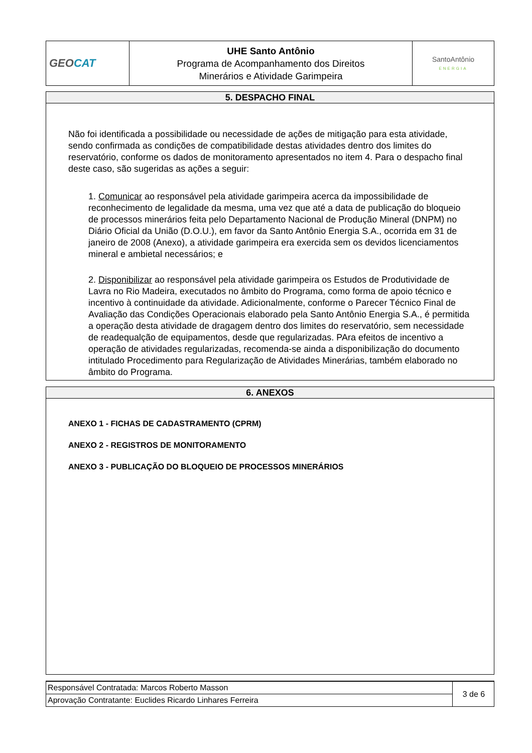| GEO CAT | UHE Santo Antônio Programa de Acompanhamento dos Direitos Minerários e Atividade Garimpeira | SantoAntônio ENERGIA |
5. DESPACHO FINAL
Não foi identificada a possibilidade ou necessidade de ações de mitigação para esta atividade, sendo confirmada as condições de compatibilidade destas atividades dentro dos limites do reservatório, conforme os dados de monitoramento apresentados no item 4. Para o despacho final deste caso, são sugeridas as ações a seguir:
1. Comunicar ao responsável pela atividade garimpeira acerca da impossibilidade de reconhecimento de legalidade da mesma, uma vez que até a data de publicação do bloqueio de processos minerários feita pelo Departamento Nacional de Produção Mineral (DNPM) no Diário Oficial da União (D.O.U.), em favor da Santo Antônio Energia S.A., ocorrida em 31 de janeiro de 2008 (Anexo), a atividade garimpeira era exercida sem os devidos licenciamentos mineral e ambietal necessários; e
2. Disponibilizar ao responsável pela atividade garimpeira os Estudos de Produtividade de Lavra no Rio Madeira, executados no âmbito do Programa, como forma de apoio técnico e incentivo à continuidade da atividade. Adicionalmente, conforme o Parecer Técnico Final de Avaliação das Condições Operacionais elaborado pela Santo Antônio Energia S.A., é permitida a operação desta atividade de dragagem dentro dos limites do reservatório, sem necessidade de readequalção de equipamentos, desde que regularizadas. PAra efeitos de incentivo a operação de atividades regularizadas, recomenda-se ainda a disponibilização do documento intitulado Procedimento para Regularização de Atividades Minerárias, também elaborado no âmbito do Programa.
6. ANEXOS
ANEXO 1 - FICHAS DE CADASTRAMENTO (CPRM)
ANEXO 2 - REGISTROS DE MONITORAMENTO
ANEXO 3 - PUBLICAÇÃO DO BLOQUEIO DE PROCESSOS MINERÁRIOS
| Responsável Contratada: Marcos Roberto Masson | 3 de 6 |
| Aprovação Contratante: Euclides Ricardo Linhares Ferreira | |